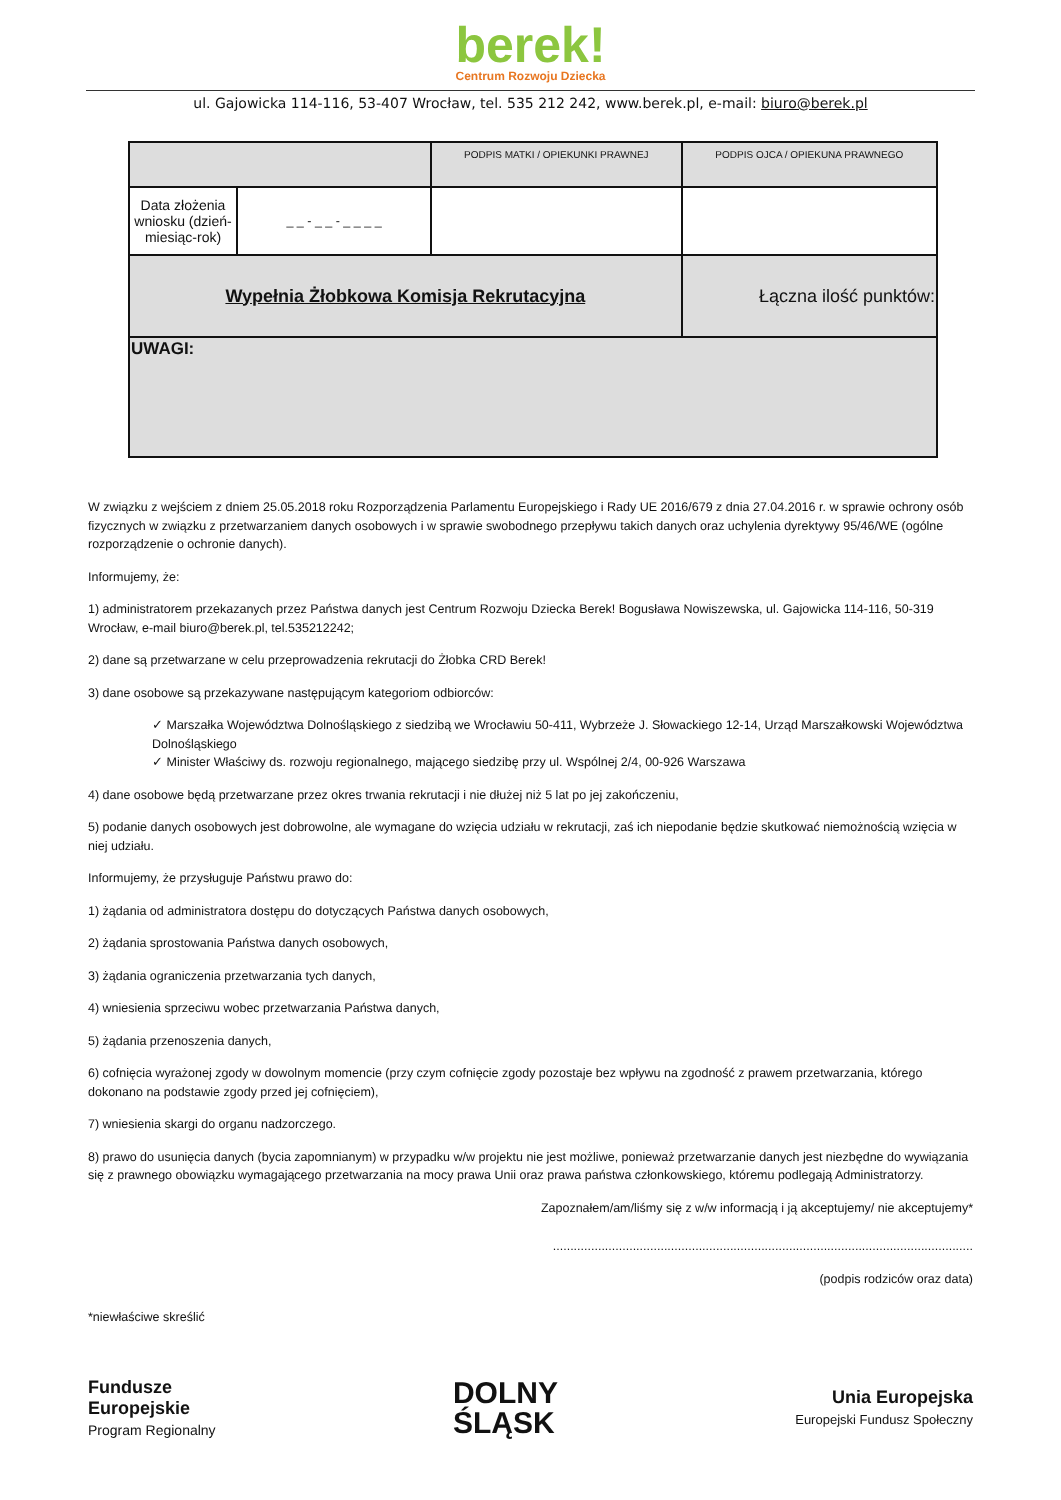berek!
Centrum Rozwoju Dziecka
ul. Gajowicka 114-116, 53-407 Wrocław, tel. 535 212 242, www.berek.pl, e-mail: biuro@berek.pl
| | | PODPIS MATKI / OPIEKUNKI PRAWNEJ | PODPIS OJCA / OPIEKUNA PRAWNEGO |
| Data złożenia wniosku (dzień-miesiąc-rok) | _ _ - _ _ - _ _ _ _ | | |
| Wypełnia Żłobkowa Komisja Rekrutacyjna | | | Łączna ilość punktów: |
| UWAGI: | | | |
W związku z wejściem z dniem 25.05.2018 roku Rozporządzenia Parlamentu Europejskiego i Rady UE 2016/679 z dnia 27.04.2016 r. w sprawie ochrony osób fizycznych w związku z przetwarzaniem danych osobowych i w sprawie swobodnego przepływu takich danych oraz uchylenia dyrektywy 95/46/WE (ogólne rozporządzenie o ochronie danych).
Informujemy, że:
1) administratorem przekazanych przez Państwa danych jest Centrum Rozwoju Dziecka Berek! Bogusława Nowiszewska, ul. Gajowicka 114-116, 50-319 Wrocław, e-mail biuro@berek.pl, tel.535212242;
2) dane są przetwarzane w celu przeprowadzenia rekrutacji do Żłobka CRD Berek!
3) dane osobowe są przekazywane następującym kategoriom odbiorców:
✓ Marszałka Województwa Dolnośląskiego z siedzibą we Wrocławiu 50-411, Wybrzeże J. Słowackiego 12-14, Urząd Marszałkowski Województwa Dolnośląskiego
✓ Minister Właściwy ds. rozwoju regionalnego, mającego siedzibę przy ul. Wspólnej 2/4, 00-926 Warszawa
4) dane osobowe będą przetwarzane przez okres trwania rekrutacji i nie dłużej niż 5 lat po jej zakończeniu,
5) podanie danych osobowych jest dobrowolne, ale wymagane do wzięcia udziału w rekrutacji, zaś ich niepodanie będzie skutkować niemożnością wzięcia w niej udziału.
Informujemy, że przysługuje Państwu prawo do:
1) żądania od administratora dostępu do dotyczących Państwa danych osobowych,
2) żądania sprostowania Państwa danych osobowych,
3) żądania ograniczenia przetwarzania tych danych,
4) wniesienia sprzeciwu wobec przetwarzania Państwa danych,
5) żądania przenoszenia danych,
6) cofnięcia wyrażonej zgody w dowolnym momencie (przy czym cofnięcie zgody pozostaje bez wpływu na zgodność z prawem przetwarzania, którego dokonano na podstawie zgody przed jej cofnięciem),
7) wniesienia skargi do organu nadzorczego.
8) prawo do usunięcia danych (bycia zapomnianym) w przypadku w/w projektu nie jest możliwe, ponieważ przetwarzanie danych jest niezbędne do wywiązania się z prawnego obowiązku wymagającego przetwarzania na mocy prawa Unii oraz prawa państwa członkowskiego, któremu podlegają Administratorzy.
Zapoznałem/am/liśmy się z w/w informacją i ją akceptujemy/ nie akceptujemy*
.........................................................................................................................
(podpis rodziców oraz data)
*niewłaściwe skreślić
Fundusze
Europejskie
Program Regionalny
DOLNY
ŚLĄSK
Unia Europejska
Europejski Fundusz Społeczny